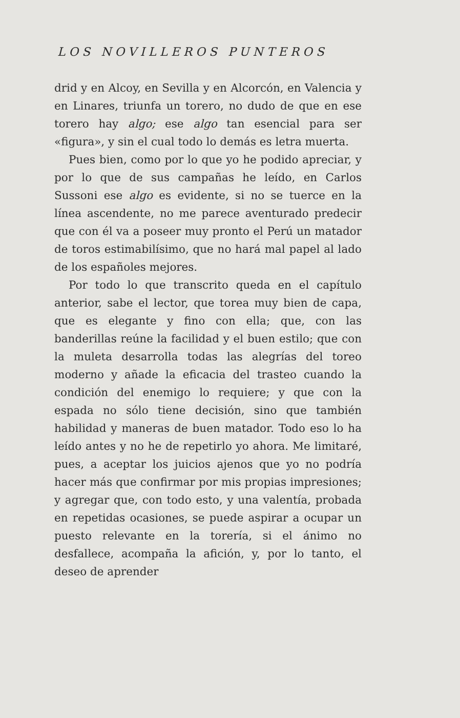LOS NOVILLEROS PUNTEROS
drid y en Alcoy, en Sevilla y en Alcorcón, en Valencia y en Linares, triunfa un torero, no dudo de que en ese torero hay algo; ese algo tan esencial para ser «figura», y sin el cual todo lo demás es letra muerta.
Pues bien, como por lo que yo he podido apreciar, y por lo que de sus campañas he leído, en Carlos Sussoni ese algo es evidente, si no se tuerce en la línea ascendente, no me parece aventurado predecir que con él va a poseer muy pronto el Perú un matador de toros estimabilísimo, que no hará mal papel al lado de los españoles mejores.
Por todo lo que transcrito queda en el capítulo anterior, sabe el lector, que torea muy bien de capa, que es elegante y fino con ella; que, con las banderillas reúne la facilidad y el buen estilo; que con la muleta desarrolla todas las alegrías del toreo moderno y añade la eficacia del trasteo cuando la condición del enemigo lo requiere; y que con la espada no sólo tiene decisión, sino que también habilidad y maneras de buen matador. Todo eso lo ha leído antes y no he de repetirlo yo ahora. Me limitaré, pues, a aceptar los juicios ajenos que yo no podría hacer más que confirmar por mis propias impresiones; y agregar que, con todo esto, y una valentía, probada en repetidas ocasiones, se puede aspirar a ocupar un puesto relevante en la torería, si el ánimo no desfallece, acompaña la afición, y, por lo tanto, el deseo de aprender